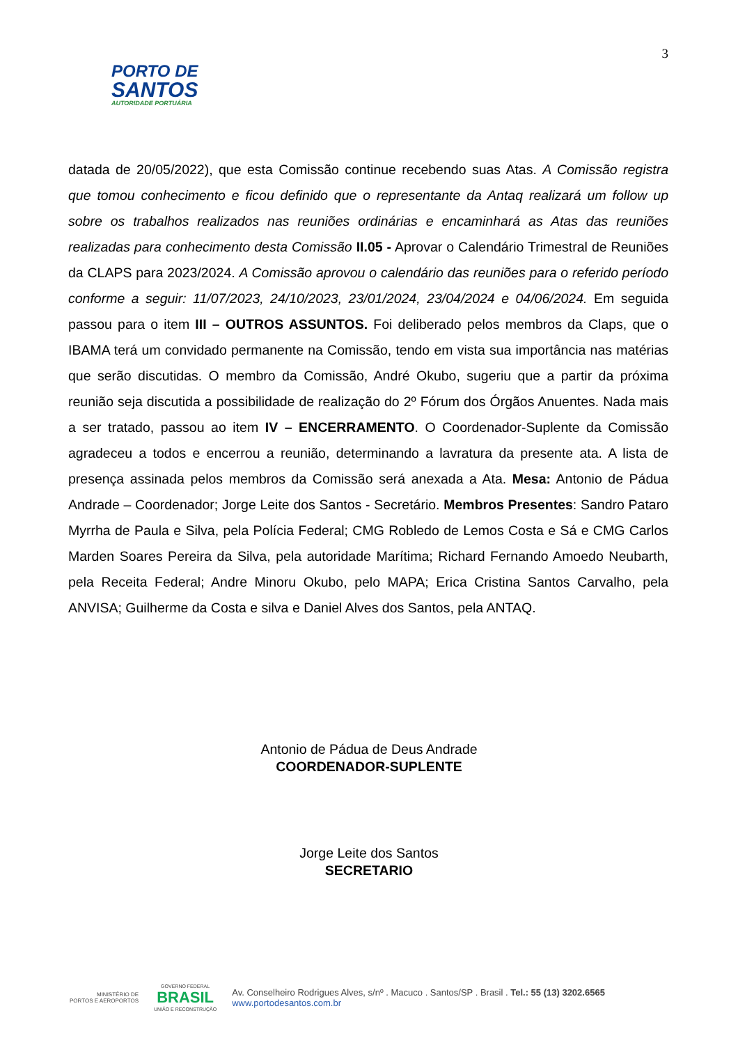3
PORTO DE
SANTOS
AUTORIDADE PORTUÁRIA
datada de 20/05/2022), que esta Comissão continue recebendo suas Atas. A Comissão registra que tomou conhecimento e ficou definido que o representante da Antaq realizará um follow up sobre os trabalhos realizados nas reuniões ordinárias e encaminhará as Atas das reuniões realizadas para conhecimento desta Comissão II.05 - Aprovar o Calendário Trimestral de Reuniões da CLAPS para 2023/2024. A Comissão aprovou o calendário das reuniões para o referido período conforme a seguir: 11/07/2023, 24/10/2023, 23/01/2024, 23/04/2024 e 04/06/2024. Em seguida passou para o item III – OUTROS ASSUNTOS. Foi deliberado pelos membros da Claps, que o IBAMA terá um convidado permanente na Comissão, tendo em vista sua importância nas matérias que serão discutidas. O membro da Comissão, André Okubo, sugeriu que a partir da próxima reunião seja discutida a possibilidade de realização do 2º Fórum dos Órgãos Anuentes. Nada mais a ser tratado, passou ao item IV – ENCERRAMENTO. O Coordenador-Suplente da Comissão agradeceu a todos e encerrou a reunião, determinando a lavratura da presente ata. A lista de presença assinada pelos membros da Comissão será anexada a Ata. Mesa: Antonio de Pádua Andrade – Coordenador; Jorge Leite dos Santos - Secretário. Membros Presentes: Sandro Pataro Myrrha de Paula e Silva, pela Polícia Federal; CMG Robledo de Lemos Costa e Sá e CMG Carlos Marden Soares Pereira da Silva, pela autoridade Marítima; Richard Fernando Amoedo Neubarth, pela Receita Federal; Andre Minoru Okubo, pelo MAPA; Erica Cristina Santos Carvalho, pela ANVISA; Guilherme da Costa e silva e Daniel Alves dos Santos, pela ANTAQ.
Antonio de Pádua de Deus Andrade
COORDENADOR-SUPLENTE
Jorge Leite dos Santos
SECRETARIO
MINISTÉRIO DE
PORTOS E AEROPORTOS
GOVERNO FEDERAL
BRASIL
UNIÃO E RECONSTRUÇÃO
Av. Conselheiro Rodrigues Alves, s/nº . Macuco . Santos/SP . Brasil . Tel.: 55 (13) 3202.6565
www.portodesantos.com.br